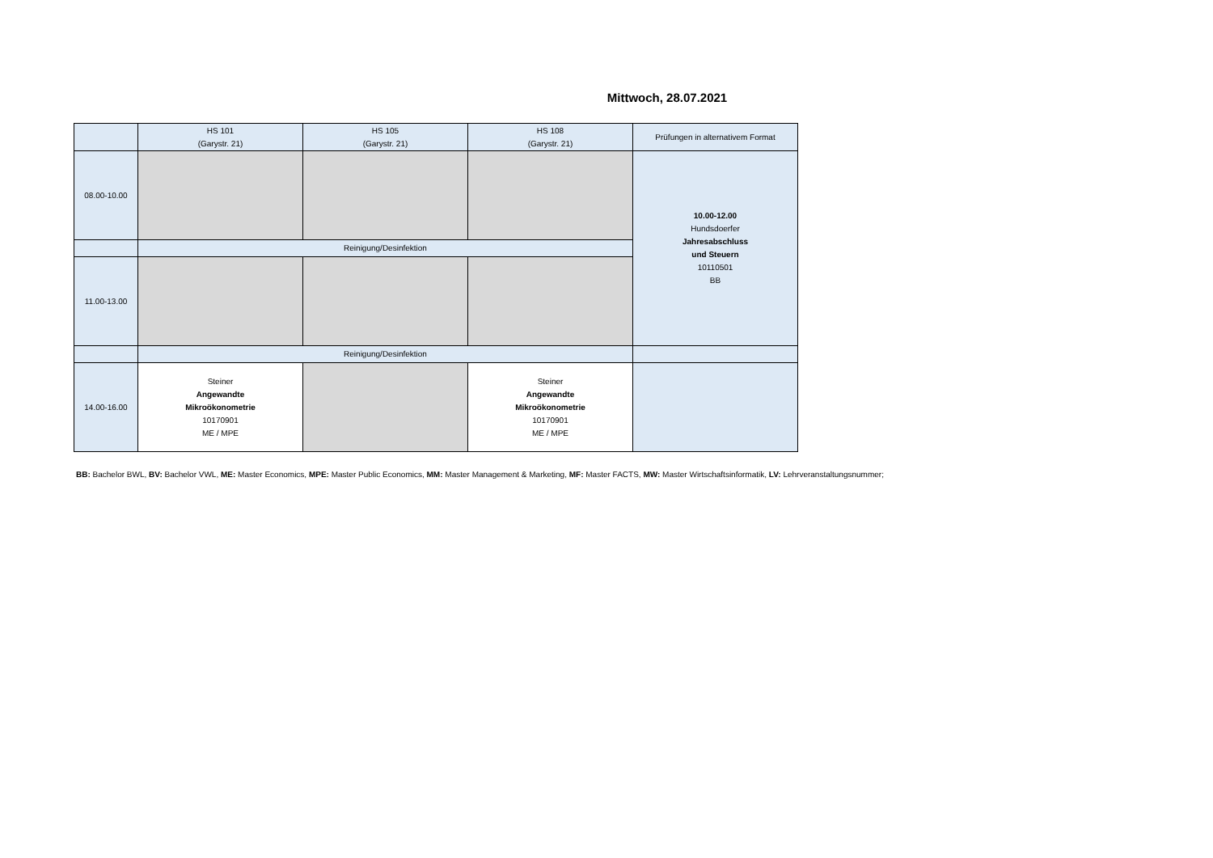Mittwoch, 28.07.2021
| | HS 101 (Garystr. 21) | HS 105 (Garystr. 21) | HS 108 (Garystr. 21) | Prüfungen in alternativem Format |
| --- | --- | --- | --- | --- |
| 08.00-10.00 | | | | 10.00-12.00 Hundsdoerfer Jahresabschluss und Steuern 10110501 BB |
| | Reinigung/Desinfektion | | | |
| 11.00-13.00 | | | | |
| | Reinigung/Desinfektion | | | |
| 14.00-16.00 | Steiner Angewandte Mikroökonometrie 10170901 ME / MPE | | Steiner Angewandte Mikroökonometrie 10170901 ME / MPE | |
BB: Bachelor BWL, BV: Bachelor VWL, ME: Master Economics, MPE: Master Public Economics, MM: Master Management & Marketing, MF: Master FACTS, MW: Master Wirtschaftsinformatik, LV: Lehrveranstaltungsnummer;